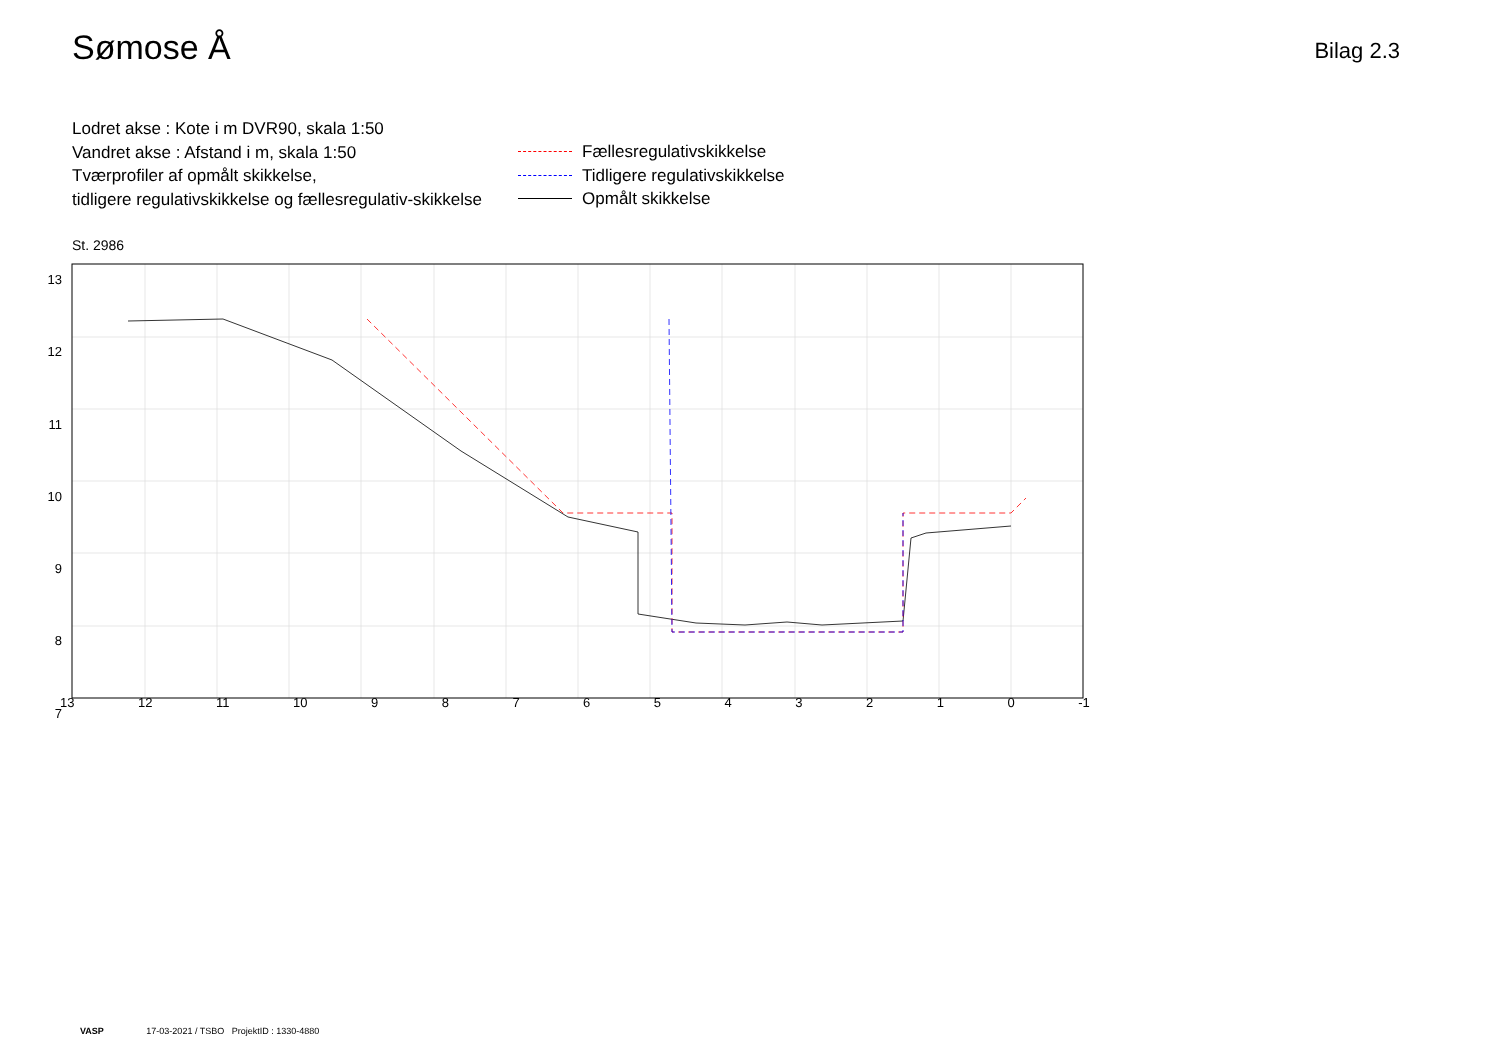Sømose Å
Bilag 2.3
Lodret akse : Kote i m DVR90, skala 1:50
Vandret akse : Afstand i m, skala 1:50
Tværprofiler af opmålt skikkelse,
tidligere regulativskikkelse og fællesregulativ-skikkelse
Fællesregulativskikkelse
Tidligere regulativskikkelse
Opmålt skikkelse
St. 2986
13
12
11
10
9
8
7
13 12 11 10 9 8 7 6 5 4 3 2 1 0 -1
VASP 17-03-2021 / TSBO ProjektID : 1330-4880